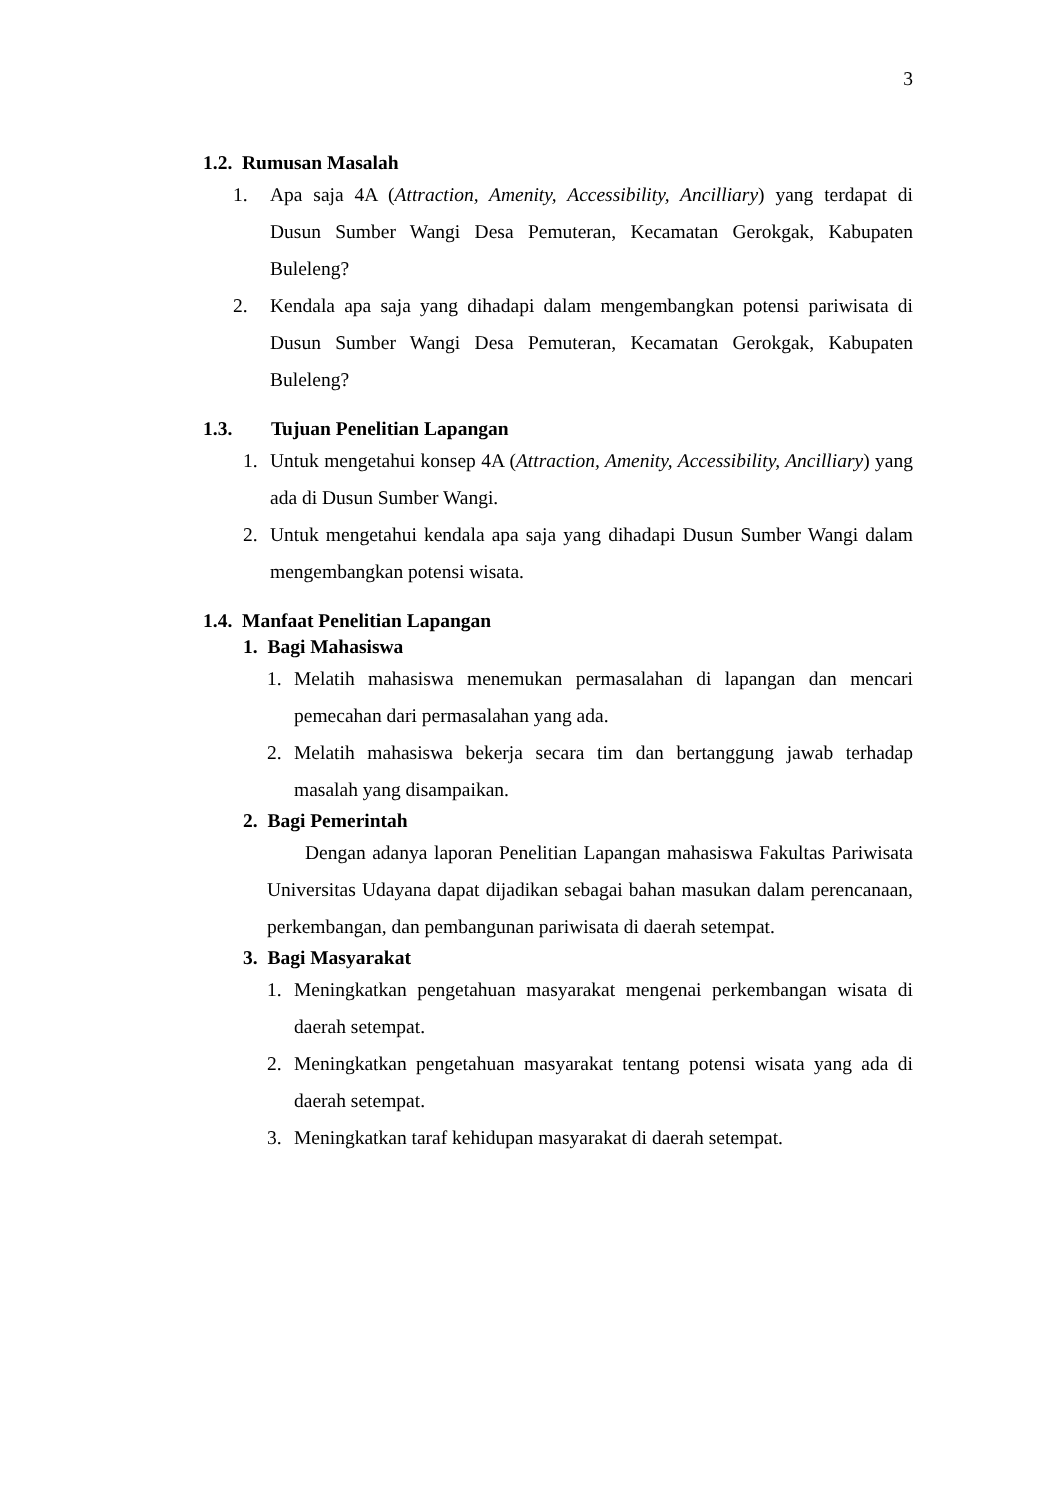3
1.2. Rumusan Masalah
1. Apa saja 4A (Attraction, Amenity, Accessibility, Ancilliary) yang terdapat di Dusun Sumber Wangi Desa Pemuteran, Kecamatan Gerokgak, Kabupaten Buleleng?
2. Kendala apa saja yang dihadapi dalam mengembangkan potensi pariwisata di Dusun Sumber Wangi Desa Pemuteran, Kecamatan Gerokgak, Kabupaten Buleleng?
1.3. Tujuan Penelitian Lapangan
1. Untuk mengetahui konsep 4A (Attraction, Amenity, Accessibility, Ancilliary) yang ada di Dusun Sumber Wangi.
2. Untuk mengetahui kendala apa saja yang dihadapi Dusun Sumber Wangi dalam mengembangkan potensi wisata.
1.4. Manfaat Penelitian Lapangan
1. Bagi Mahasiswa
1. Melatih mahasiswa menemukan permasalahan di lapangan dan mencari pemecahan dari permasalahan yang ada.
2. Melatih mahasiswa bekerja secara tim dan bertanggung jawab terhadap masalah yang disampaikan.
2. Bagi Pemerintah
Dengan adanya laporan Penelitian Lapangan mahasiswa Fakultas Pariwisata Universitas Udayana dapat dijadikan sebagai bahan masukan dalam perencanaan, perkembangan, dan pembangunan pariwisata di daerah setempat.
3. Bagi Masyarakat
1. Meningkatkan pengetahuan masyarakat mengenai perkembangan wisata di daerah setempat.
2. Meningkatkan pengetahuan masyarakat tentang potensi wisata yang ada di daerah setempat.
3. Meningkatkan taraf kehidupan masyarakat di daerah setempat.